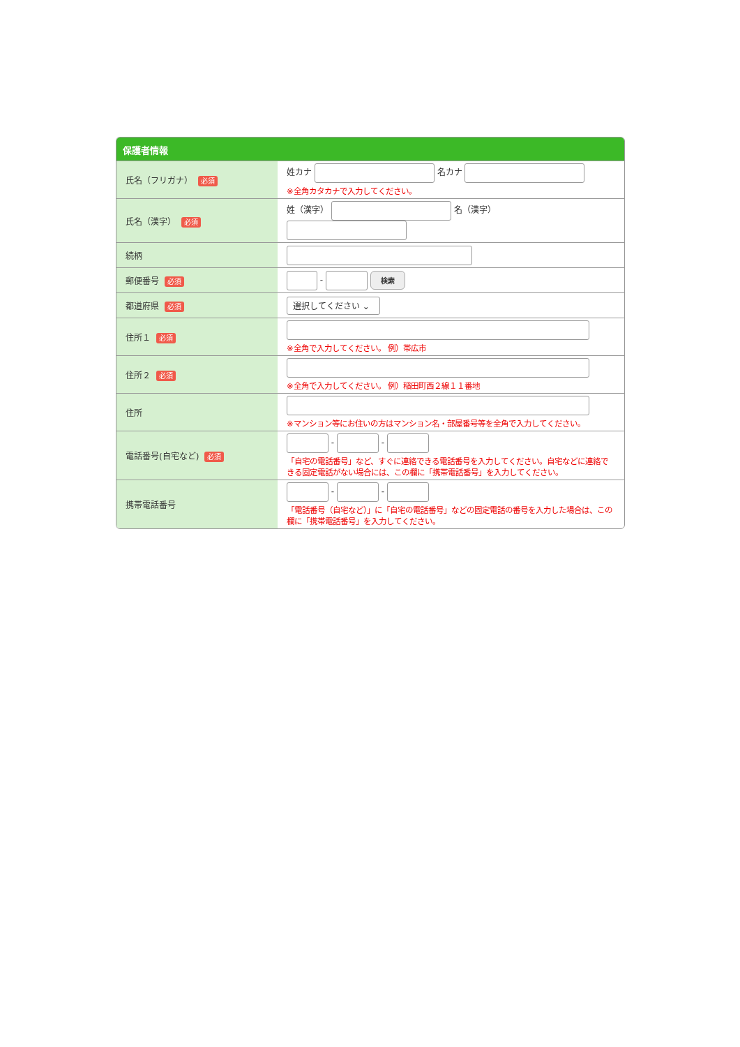保護者情報
| 氏名（フリガナ） 必須 | 姓カナ 名カナ ※全角カタカナで入力してください。 |
| 氏名（漢字） 必須 | 姓（漢字） 名（漢字） |
| 続柄 | |
| 郵便番号 必須 | - 検索 |
| 都道府県 必須 | 選択してください ⌄ |
| 住所１ 必須 | ※全角で入力してください。 例）帯広市 |
| 住所２ 必須 | ※全角で入力してください。 例）稲田町西２線１１番地 |
| 住所 | ※マンション等にお住いの方はマンション名・部屋番号等を全角で入力してください。 |
| 電話番号(自宅など) 必須 | - - 「自宅の電話番号」など、すぐに連絡できる電話番号を入力してください。自宅などに連絡できる固定電話がない場合には、この欄に「携帯電話番号」を入力してください。 |
| 携帯電話番号 | - - 「電話番号（自宅など）」に「自宅の電話番号」などの固定電話の番号を入力した場合は、この欄に「携帯電話番号」を入力してください。 |